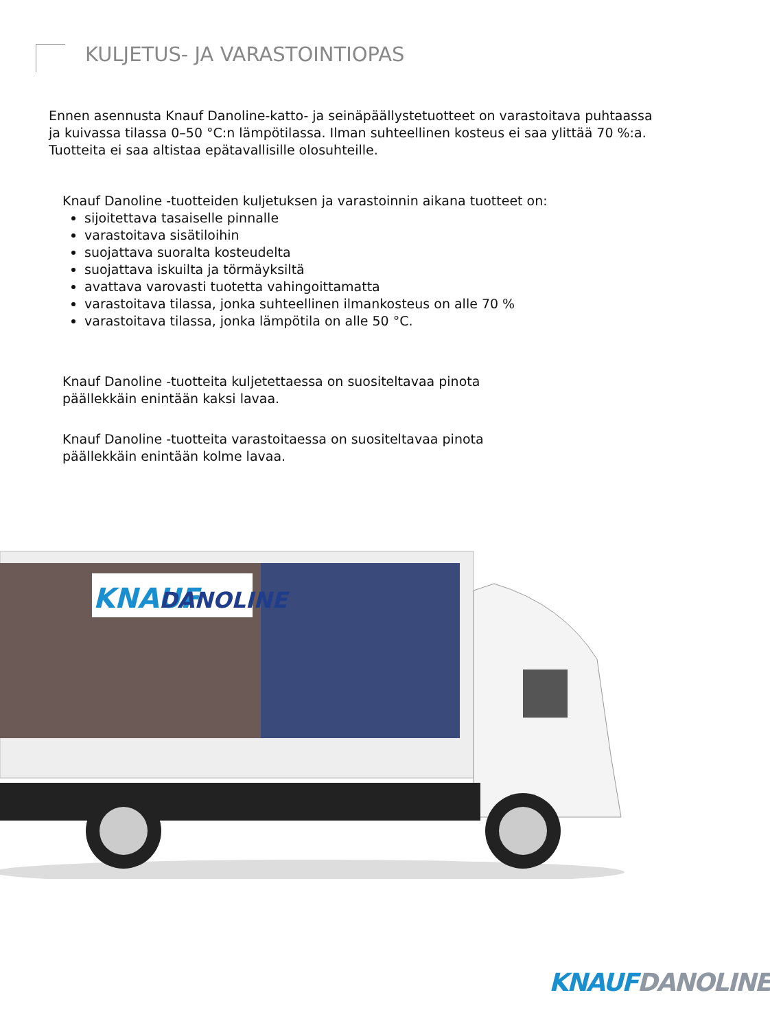KULJETUS- JA VARASTOINTIOPAS
Ennen asennusta Knauf Danoline-katto- ja seinäpäällystetuotteet on varastoitava puhtaassa ja kuivassa tilassa 0–50 °C:n lämpötilassa. Ilman suhteellinen kosteus ei saa ylittää 70 %:a. Tuotteita ei saa altistaa epätavallisille olosuhteille.
Knauf Danoline -tuotteiden kuljetuksen ja varastoinnin aikana tuotteet on:
sijoitettava tasaiselle pinnalle
varastoitava sisätiloihin
suojattava suoralta kosteudelta
suojattava iskuilta ja törmäyksiltä
avattava varovasti tuotetta vahingoittamatta
varastoitava tilassa, jonka suhteellinen ilmankosteus on alle 70 %
varastoitava tilassa, jonka lämpötila on alle 50 °C.
Knauf Danoline -tuotteita kuljetettaessa on suositeltavaa pinota päällekkäin enintään kaksi lavaa.
Knauf Danoline -tuotteita varastoitaessa on suositeltavaa pinota päällekkäin enintään kolme lavaa.
KNAUF
DANOLINE
KNAUF DANOLINE